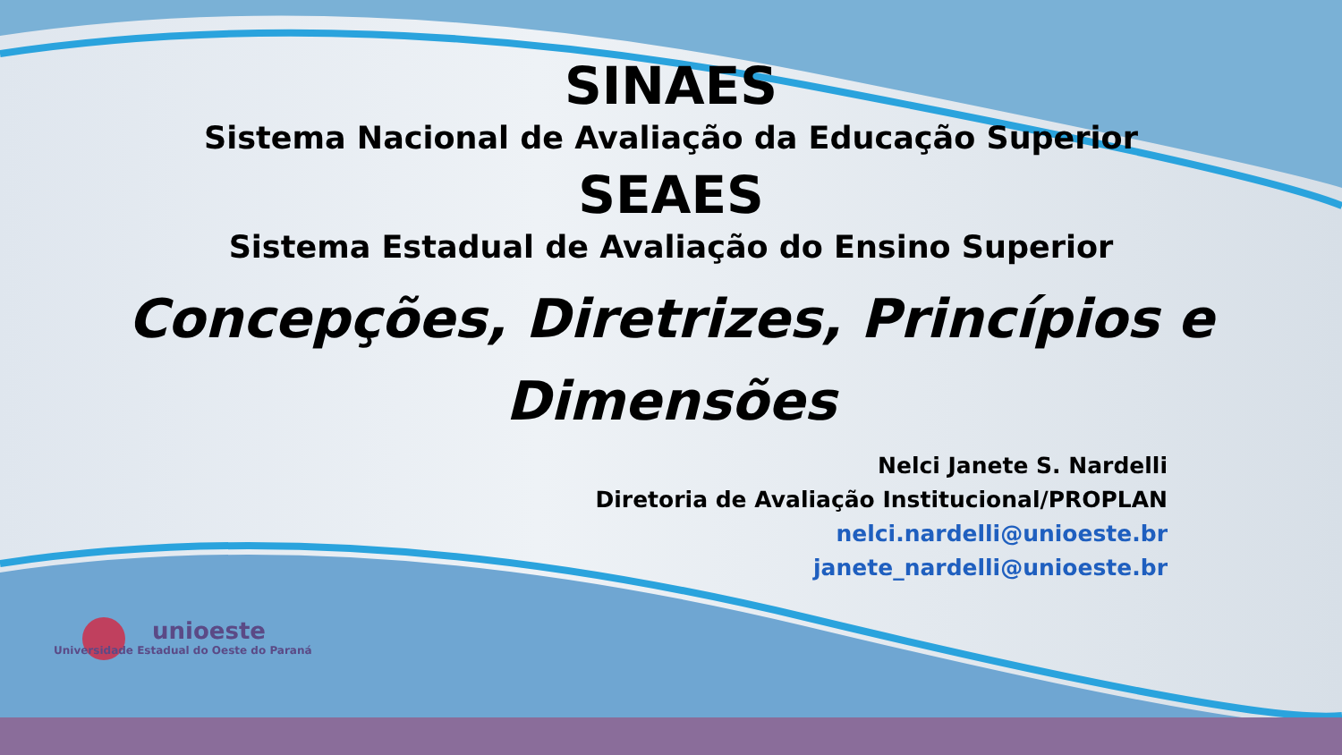SINAES
Sistema Nacional de Avaliação da Educação Superior
SEAES
Sistema Estadual de Avaliação do Ensino Superior
Concepções, Diretrizes, Princípios e
Dimensões
Nelci Janete S. Nardelli
Diretoria de Avaliação Institucional/PROPLAN
nelci.nardelli@unioeste.br
janete_nardelli@unioeste.br
unioeste
Universidade Estadual do Oeste do Paraná